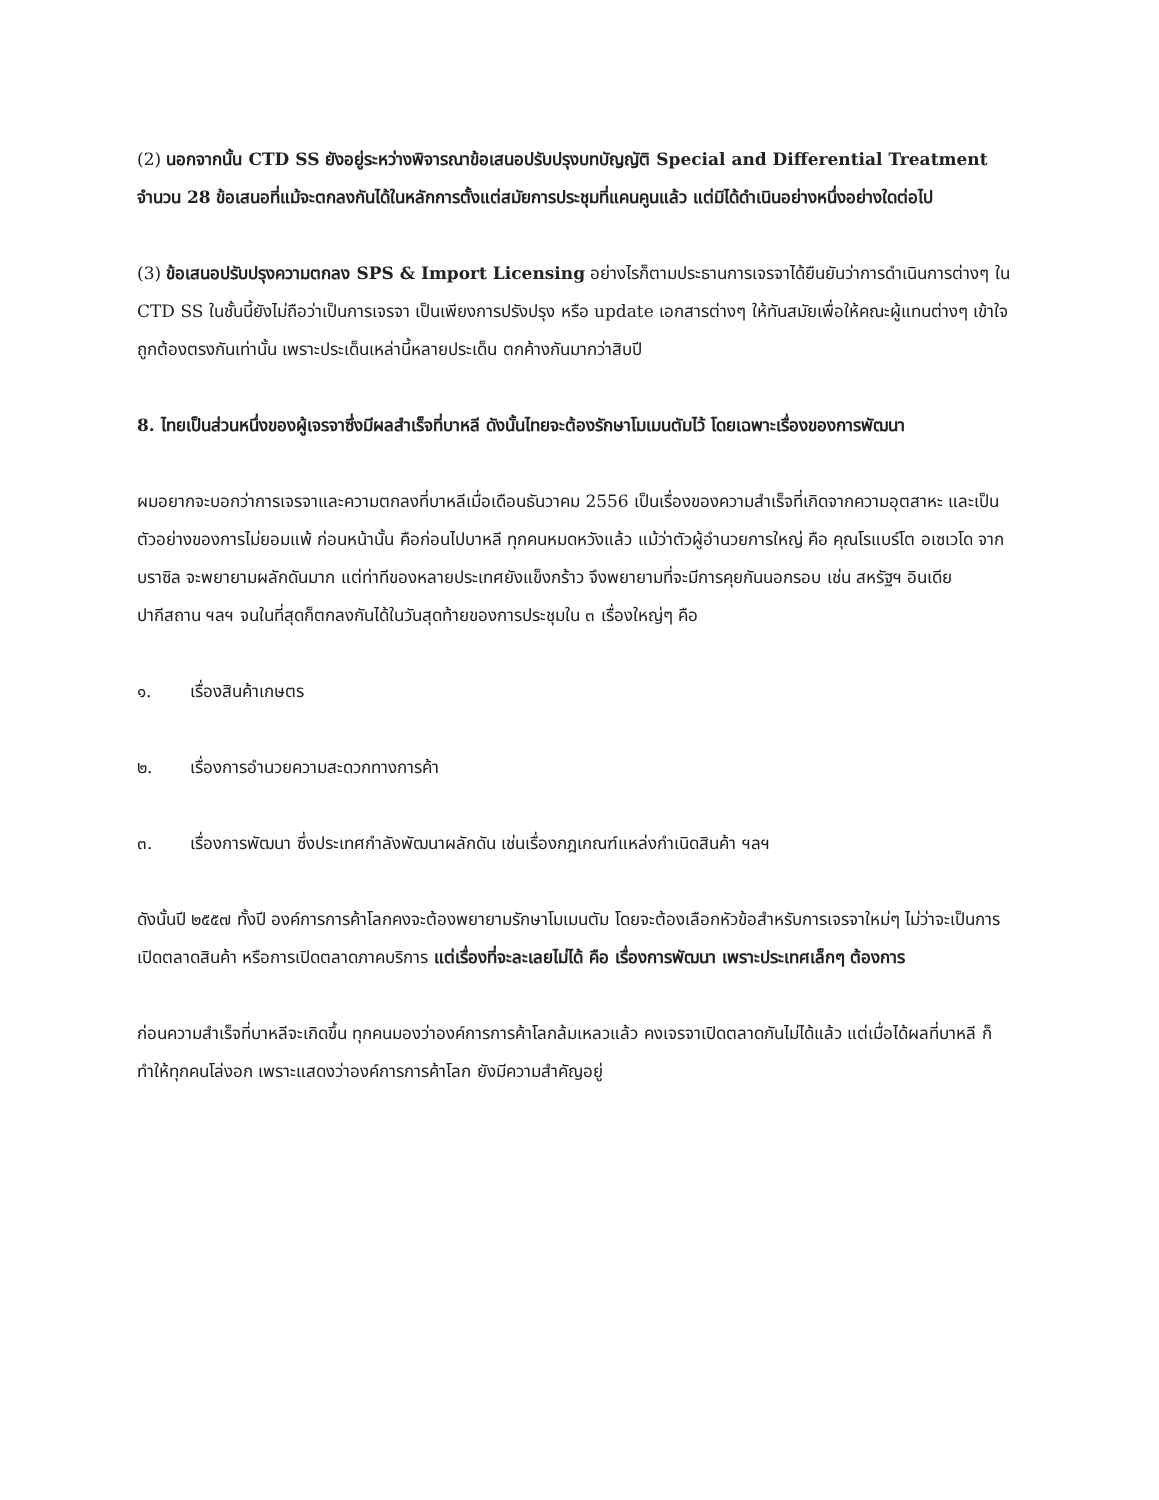(2) นอกจากนั้น CTD SS ยังอยู่ระหว่างพิจารณาข้อเสนอปรับปรุงบทบัญญัติ Special and Differential Treatment จำนวน 28 ข้อเสนอที่แม้จะตกลงกันได้ในหลักการตั้งแต่สมัยการประชุมที่แคนคูนแล้ว แต่มิได้ดำเนินอย่างหนึ่งอย่างใดต่อไป
(3) ข้อเสนอปรับปรุงความตกลง SPS & Import Licensing อย่างไรก็ตามประธานการเจรจาได้ยืนยันว่าการดำเนินการต่างๆ ใน CTD SS ในชั้นนี้ยังไม่ถือว่าเป็นการเจรจา เป็นเพียงการปรังปรุง หรือ update เอกสารต่างๆ ให้ทันสมัยเพื่อให้คณะผู้แทนต่างๆ เข้าใจถูกต้องตรงกันเท่านั้น เพราะประเด็นเหล่านี้หลายประเด็น ตกค้างกันมากว่าสิบปี
8. ไทยเป็นส่วนหนึ่งของผู้เจรจาซึ่งมีผลสำเร็จที่บาหลี ดังนั้นไทยจะต้องรักษาโมเมนตัมไว้ โดยเฉพาะเรื่องของการพัฒนา
ผมอยากจะบอกว่าการเจรจาและความตกลงที่บาหลีเมื่อเดือนธันวาคม 2556 เป็นเรื่องของความสำเร็จที่เกิดจากความอุตสาหะ และเป็นตัวอย่างของการไม่ยอมแพ้ ก่อนหน้านั้น คือก่อนไปบาหลี ทุกคนหมดหวังแล้ว แม้ว่าตัวผู้อำนวยการใหญ่ คือ คุณโรแบร์โต อเซเวโด จากบราซิล จะพยายามผลักดันมาก แต่ท่าทีของหลายประเทศยังแข็งกร้าว จึงพยายามที่จะมีการคุยกันนอกรอบ เช่น สหรัฐฯ อินเดีย ปากีสถาน ฯลฯ จนในที่สุดก็ตกลงกันได้ในวันสุดท้ายของการประชุมใน ๓ เรื่องใหญ่ๆ คือ
๑. เรื่องสินค้าเกษตร
๒. เรื่องการอำนวยความสะดวกทางการค้า
๓. เรื่องการพัฒนา ซึ่งประเทศกำลังพัฒนาผลักดัน เช่นเรื่องกฎเกณฑ์แหล่งกำเนิดสินค้า ฯลฯ
ดังนั้นปี ๒๕๕๗ ทั้งปี องค์การการค้าโลกคงจะต้องพยายามรักษาโมเมนตัม โดยจะต้องเลือกหัวข้อสำหรับการเจรจาใหม่ๆ ไม่ว่าจะเป็นการเปิดตลาดสินค้า หรือการเปิดตลาดภาคบริการ แต่เรื่องที่จะละเลยไม่ได้ คือ เรื่องการพัฒนา เพราะประเทศเล็กๆ ต้องการ
ก่อนความสำเร็จที่บาหลีจะเกิดขึ้น ทุกคนมองว่าองค์การการค้าโลกล้มเหลวแล้ว คงเจรจาเปิดตลาดกันไม่ได้แล้ว แต่เมื่อได้ผลที่บาหลี ก็ทำให้ทุกคนโล่งอก เพราะแสดงว่าองค์การการค้าโลก ยังมีความสำคัญอยู่